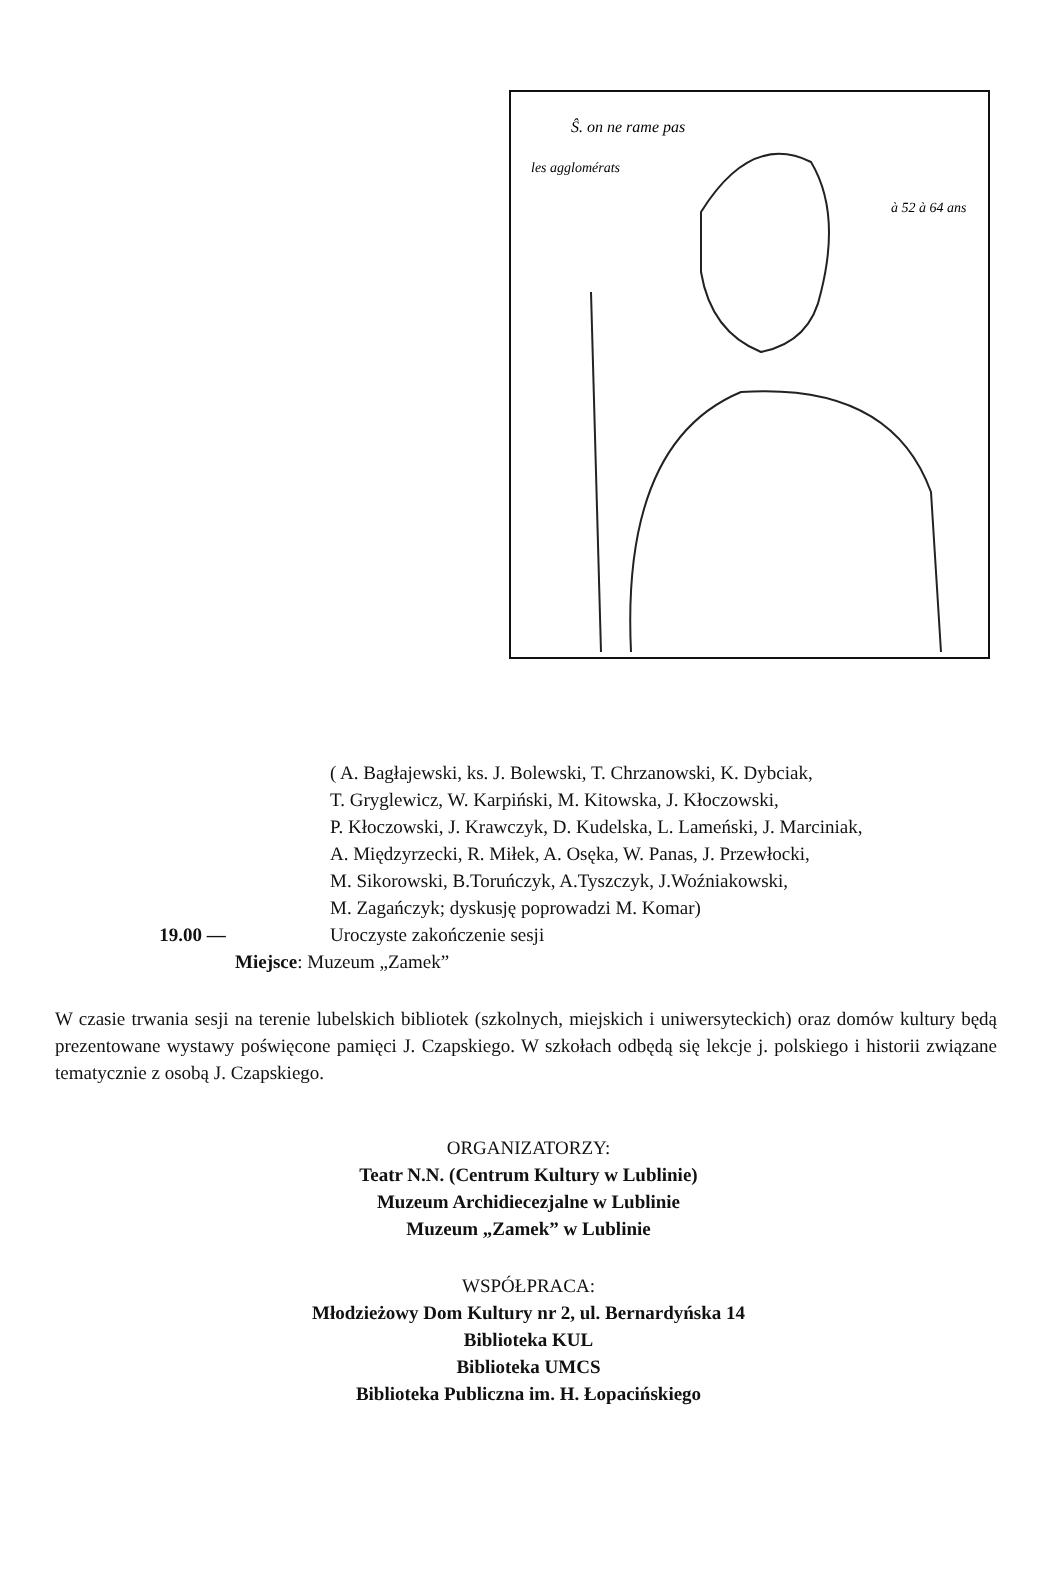Ŝ. on ne rame pas
les agglomérats
à 52 à 64 ans
( A. Bagłajewski, ks. J. Bolewski, T. Chrzanowski, K. Dybciak,
T. Gryglewicz, W. Karpiński, M. Kitowska, J. Kłoczowski,
P. Kłoczowski, J. Krawczyk, D. Kudelska, L. Lameński, J. Marciniak,
A. Międzyrzecki, R. Miłek, A. Osęka, W. Panas, J. Przewłocki,
M. Sikorowski, B.Toruńczyk, A.Tyszczyk, J.Woźniakowski,
M. Zagańczyk; dyskusję poprowadzi M. Komar)
19.00 — Uroczyste zakończenie sesji
Miejsce: Muzeum „Zamek”
W czasie trwania sesji na terenie lubelskich bibliotek (szkolnych, miejskich i uniwersyteckich) oraz domów kultury będą prezentowane wystawy poświęcone pamięci J. Czapskiego. W szkołach odbędą się lekcje j. polskiego i historii związane tematycznie z osobą J. Czapskiego.
ORGANIZATORZY:
Teatr N.N. (Centrum Kultury w Lublinie)
Muzeum Archidiecezjalne w Lublinie
Muzeum „Zamek” w Lublinie
WSPÓŁPRACA:
Młodzieżowy Dom Kultury nr 2, ul. Bernardyńska 14
Biblioteka KUL
Biblioteka UMCS
Biblioteka Publiczna im. H. Łopacińskiego